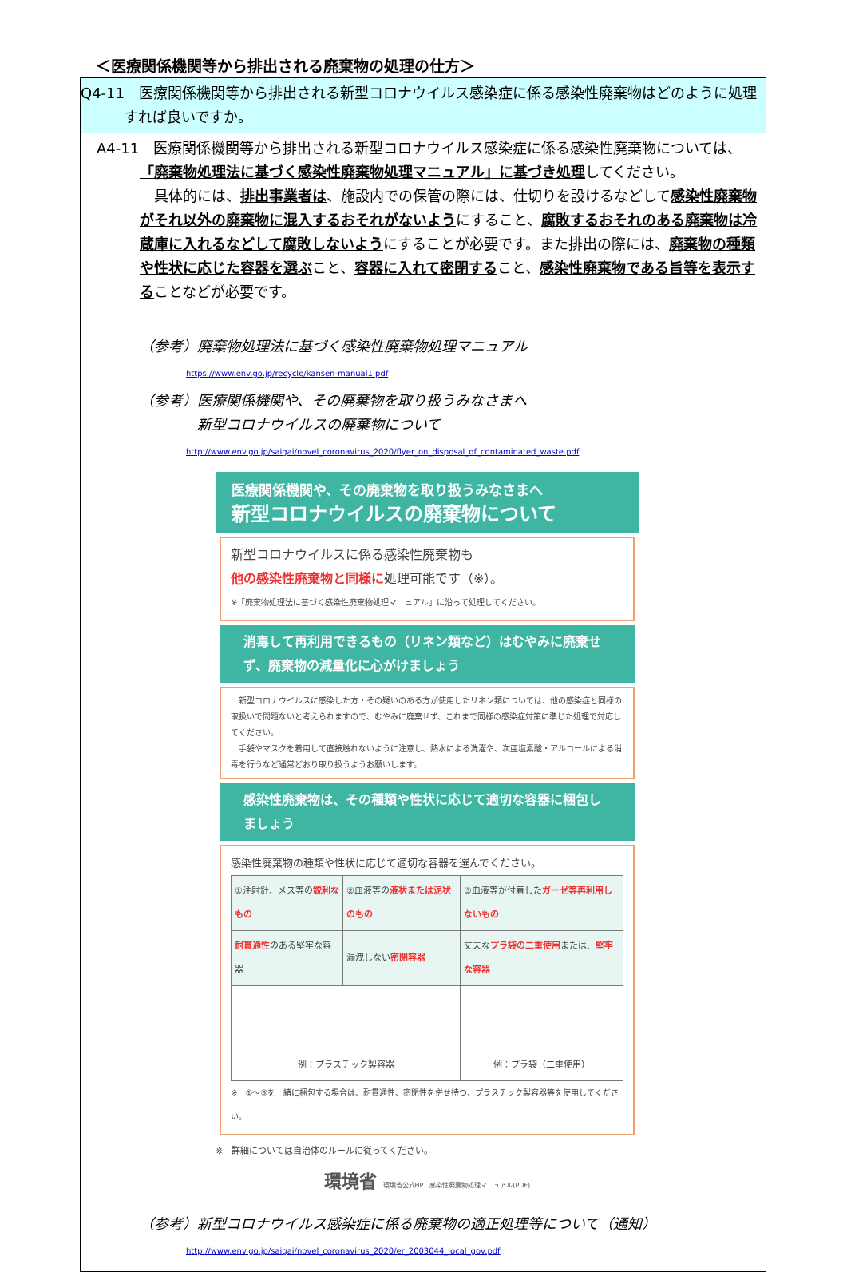＜医療関係機関等から排出される廃棄物の処理の仕方＞
Q4-11　医療関係機関等から排出される新型コロナウイルス感染症に係る感染性廃棄物はどのように処理すれば良いですか。
A4-11　医療関係機関等から排出される新型コロナウイルス感染症に係る感染性廃棄物については、「廃棄物処理法に基づく感染性廃棄物処理マニュアル」に基づき処理してください。
　具体的には、排出事業者は、施設内での保管の際には、仕切りを設けるなどして感染性廃棄物がそれ以外の廃棄物に混入するおそれがないようにすること、腐敗するおそれのある廃棄物は冷蔵庫に入れるなどして腐敗しないようにすることが必要です。また排出の際には、廃棄物の種類や性状に応じた容器を選ぶこと、容器に入れて密閉すること、感染性廃棄物である旨等を表示することなどが必要です。
（参考）廃棄物処理法に基づく感染性廃棄物処理マニュアル
https://www.env.go.jp/recycle/kansen-manual1.pdf
（参考）医療関係機関や、その廃棄物を取り扱うみなさまへ
　　　　新型コロナウイルスの廃棄物について
http://www.env.go.jp/saigai/novel_coronavirus_2020/flyer_on_disposal_of_contaminated_waste.pdf
医療関係機関や、その廃棄物を取り扱うみなさまへ
新型コロナウイルスの廃棄物について
新型コロナウイルスに係る感染性廃棄物も
他の感染性廃棄物と同様に処理可能です（※）。
※「廃棄物処理法に基づく感染性廃棄物処理マニュアル」に沿って処理してください。
消毒して再利用できるもの（リネン類など）はむやみに廃棄せず、廃棄物の減量化に心がけましょう
　新型コロナウイルスに感染した方・その疑いのある方が使用したリネン類については、他の感染症と同様の取扱いで問題ないと考えられますので、むやみに廃棄せず、これまで同様の感染症対策に準じた処理で対応してください。
　手袋やマスクを着用して直接触れないように注意し、熱水による洗濯や、次亜塩素酸・アルコールによる消毒を行うなど通常どおり取り扱うようお願いします。
感染性廃棄物は、その種類や性状に応じて適切な容器に梱包しましょう
感染性廃棄物の種類や性状に応じて適切な容器を選んでください。
| ①注射針、メス等の 鋭利なもの | ②血液等の 液状または泥状のもの | ③血液等が付着した ガーゼ等再利用しないもの |
| 耐貫通性 のある堅牢な容器 | 漏洩しない 密閉容器 | 丈夫な プラ袋の二重使用 または、 堅牢な容器 |
| 例：プラスチック製容器 | | 例：プラ袋（二重使用） |
※　①～③を一緒に梱包する場合は、耐貫通性、密閉性を併せ持つ、プラスチック製容器等を使用してください。
※　詳細については自治体のルールに従ってください。
環境省 環境省公式HP　感染性廃棄物処理マニュアル(PDF)
（参考）新型コロナウイルス感染症に係る廃棄物の適正処理等について（通知）
http://www.env.go.jp/saigai/novel_coronavirus_2020/er_2003044_local_gov.pdf